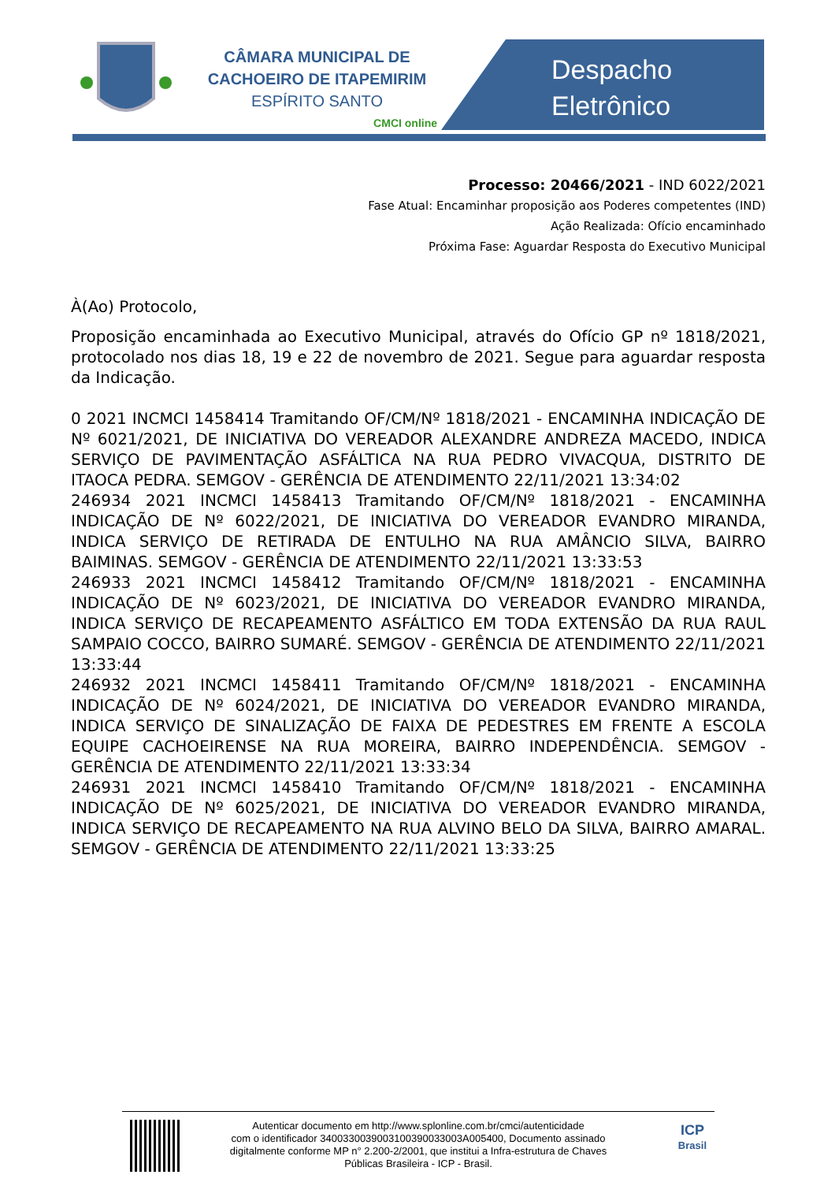CÂMARA MUNICIPAL DE
CACHOEIRO DE ITAPEMIRIM
ESPÍRITO SANTO
CMCI online
Despacho
Eletrônico
Processo: 20466/2021 - IND 6022/2021
Fase Atual: Encaminhar proposição aos Poderes competentes (IND)
Ação Realizada: Ofício encaminhado
Próxima Fase: Aguardar Resposta do Executivo Municipal
À(Ao) Protocolo,
Proposição encaminhada ao Executivo Municipal, através do Ofício GP nº 1818/2021, protocolado nos dias 18, 19 e 22 de novembro de 2021. Segue para aguardar resposta da Indicação.
0 2021 INCMCI 1458414 Tramitando OF/CM/Nº 1818/2021 - ENCAMINHA INDICAÇÃO DE Nº 6021/2021, DE INICIATIVA DO VEREADOR ALEXANDRE ANDREZA MACEDO, INDICA SERVIÇO DE PAVIMENTAÇÃO ASFÁLTICA NA RUA PEDRO VIVACQUA, DISTRITO DE ITAOCA PEDRA. SEMGOV - GERÊNCIA DE ATENDIMENTO 22/11/2021 13:34:02
246934 2021 INCMCI 1458413 Tramitando OF/CM/Nº 1818/2021 - ENCAMINHA INDICAÇÃO DE Nº 6022/2021, DE INICIATIVA DO VEREADOR EVANDRO MIRANDA, INDICA SERVIÇO DE RETIRADA DE ENTULHO NA RUA AMÂNCIO SILVA, BAIRRO BAIMINAS. SEMGOV - GERÊNCIA DE ATENDIMENTO 22/11/2021 13:33:53
246933 2021 INCMCI 1458412 Tramitando OF/CM/Nº 1818/2021 - ENCAMINHA INDICAÇÃO DE Nº 6023/2021, DE INICIATIVA DO VEREADOR EVANDRO MIRANDA, INDICA SERVIÇO DE RECAPEAMENTO ASFÁLTICO EM TODA EXTENSÃO DA RUA RAUL SAMPAIO COCCO, BAIRRO SUMARÉ. SEMGOV - GERÊNCIA DE ATENDIMENTO 22/11/2021 13:33:44
246932 2021 INCMCI 1458411 Tramitando OF/CM/Nº 1818/2021 - ENCAMINHA INDICAÇÃO DE Nº 6024/2021, DE INICIATIVA DO VEREADOR EVANDRO MIRANDA, INDICA SERVIÇO DE SINALIZAÇÃO DE FAIXA DE PEDESTRES EM FRENTE A ESCOLA EQUIPE CACHOEIRENSE NA RUA MOREIRA, BAIRRO INDEPENDÊNCIA. SEMGOV - GERÊNCIA DE ATENDIMENTO 22/11/2021 13:33:34
246931 2021 INCMCI 1458410 Tramitando OF/CM/Nº 1818/2021 - ENCAMINHA INDICAÇÃO DE Nº 6025/2021, DE INICIATIVA DO VEREADOR EVANDRO MIRANDA, INDICA SERVIÇO DE RECAPEAMENTO NA RUA ALVINO BELO DA SILVA, BAIRRO AMARAL. SEMGOV - GERÊNCIA DE ATENDIMENTO 22/11/2021 13:33:25
Autenticar documento em http://www.splonline.com.br/cmci/autenticidade
com o identificador 340033003900310039003300​3A005400, Documento assinado
digitalmente conforme MP n° 2.200-2/2001, que institui a Infra-estrutura de Chaves
Públicas Brasileira - ICP - Brasil.
ICP
Brasil